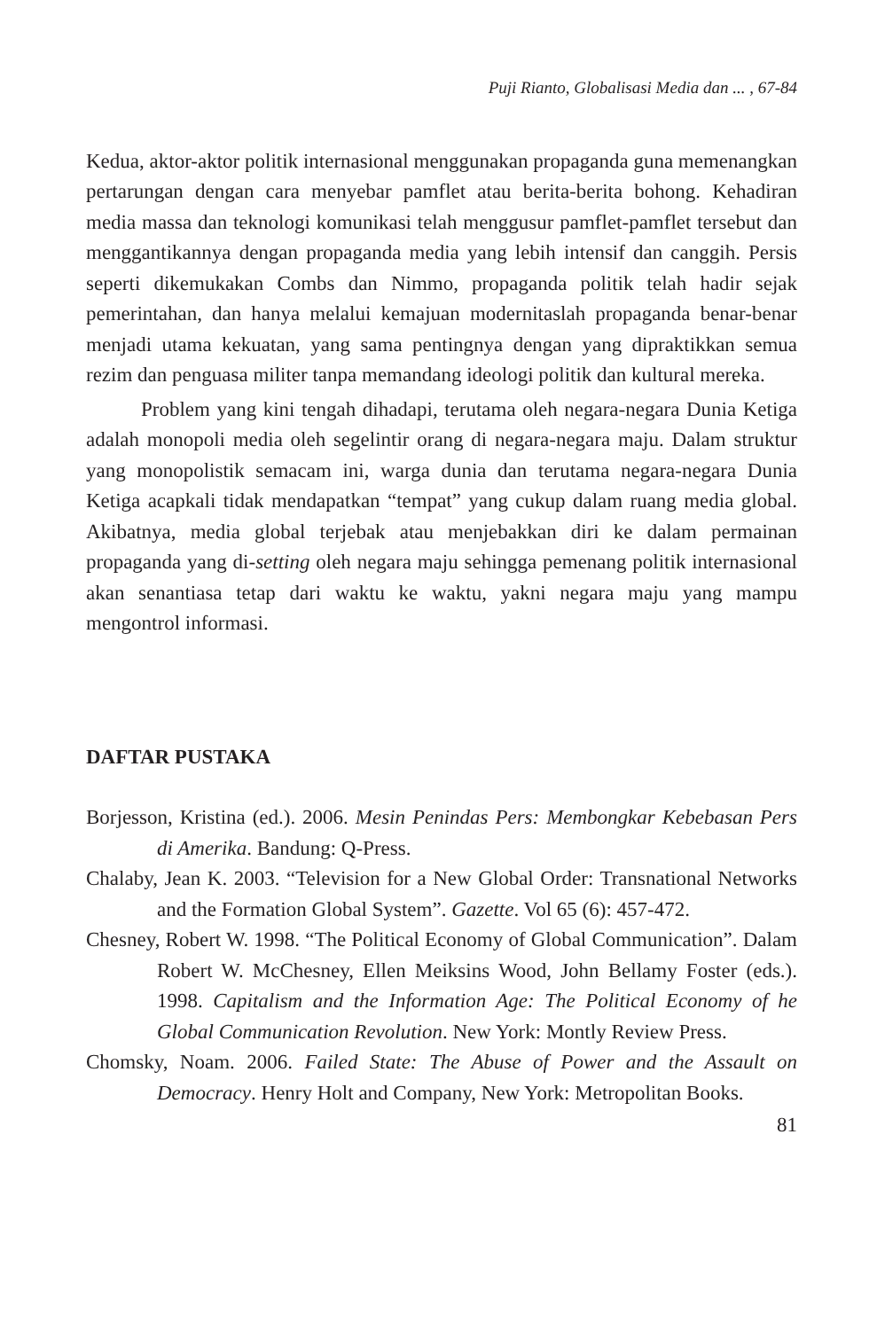Puji Rianto, Globalisasi Media dan ... , 67-84
Kedua, aktor-aktor politik internasional menggunakan propaganda guna memenangkan pertarungan dengan cara menyebar pamflet atau berita-berita bohong. Kehadiran media massa dan teknologi komunikasi telah menggusur pamflet-pamflet tersebut dan menggantikannya dengan propaganda media yang lebih intensif dan canggih. Persis seperti dikemukakan Combs dan Nimmo, propaganda politik telah hadir sejak pemerintahan, dan hanya melalui kemajuan modernitaslah propaganda benar-benar menjadi utama kekuatan, yang sama pentingnya dengan yang dipraktikkan semua rezim dan penguasa militer tanpa memandang ideologi politik dan kultural mereka.
Problem yang kini tengah dihadapi, terutama oleh negara-negara Dunia Ketiga adalah monopoli media oleh segelintir orang di negara-negara maju. Dalam struktur yang monopolistik semacam ini, warga dunia dan terutama negara-negara Dunia Ketiga acapkali tidak mendapatkan “tempat” yang cukup dalam ruang media global. Akibatnya, media global terjebak atau menjebakkan diri ke dalam permainan propaganda yang di-setting oleh negara maju sehingga pemenang politik internasional akan senantiasa tetap dari waktu ke waktu, yakni negara maju yang mampu mengontrol informasi.
DAFTAR PUSTAKA
Borjesson, Kristina (ed.). 2006. Mesin Penindas Pers: Membongkar Kebebasan Pers di Amerika. Bandung: Q-Press.
Chalaby, Jean K. 2003. “Television for a New Global Order: Transnational Networks and the Formation Global System”. Gazette. Vol 65 (6): 457-472.
Chesney, Robert W. 1998. “The Political Economy of Global Communication”. Dalam Robert W. McChesney, Ellen Meiksins Wood, John Bellamy Foster (eds.). 1998. Capitalism and the Information Age: The Political Economy of he Global Communication Revolution. New York: Montly Review Press.
Chomsky, Noam. 2006. Failed State: The Abuse of Power and the Assault on Democracy. Henry Holt and Company, New York: Metropolitan Books.
81